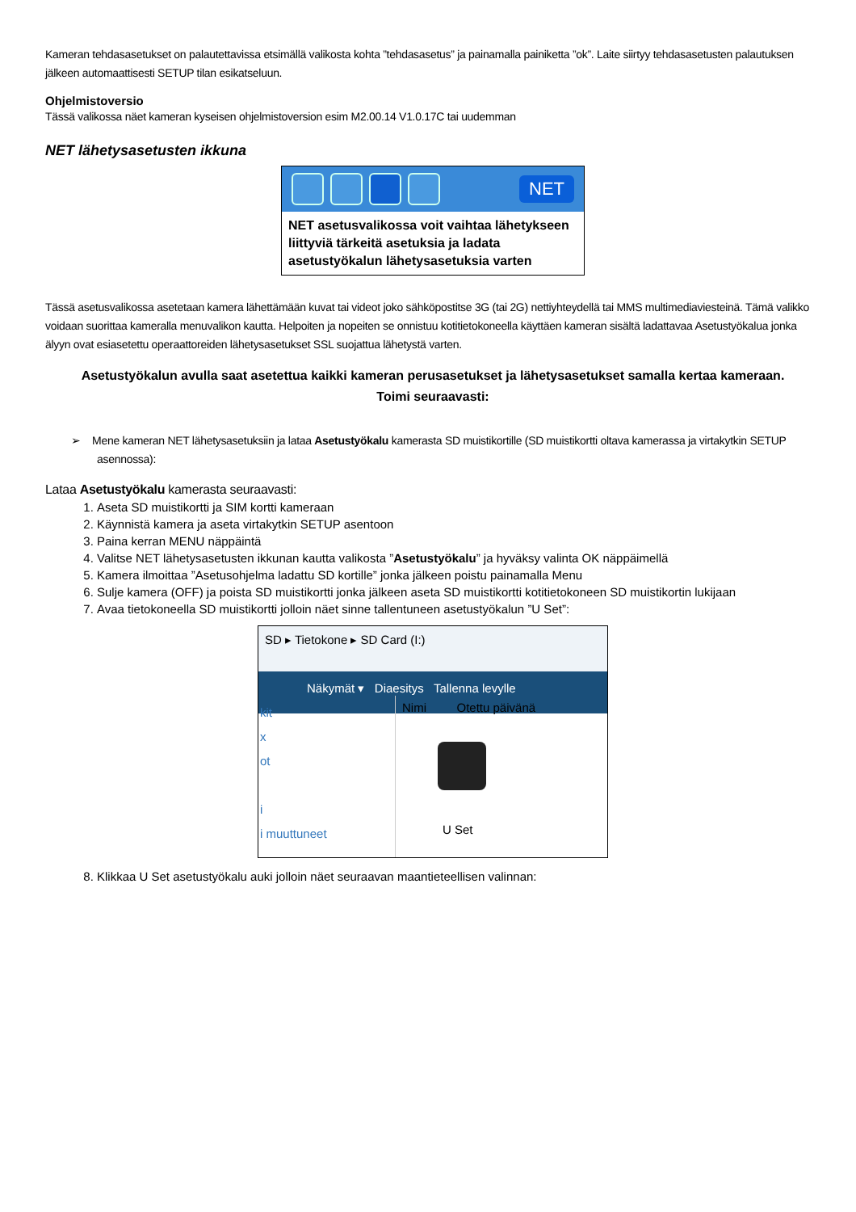Kameran tehdasasetukset on palautettavissa etsimällä valikosta kohta ”tehdasasetus” ja painamalla painiketta ”ok”. Laite siirtyy tehdasasetusten palautuksen jälkeen automaattisesti SETUP tilan esikatseluun.
Ohjelmistoversio
Tässä valikossa näet kameran kyseisen ohjelmistoversion esim M2.00.14 V1.0.17C tai uudemman
NET lähetysasetusten ikkuna
NET
NET asetusvalikossa voit vaihtaa lähetykseen liittyviä tärkeitä asetuksia ja ladata asetustyökalun lähetysasetuksia varten
Tässä asetusvalikossa asetetaan kamera lähettämään kuvat tai videot joko sähköpostitse 3G (tai 2G) nettiyhteydellä tai MMS multimediaviesteinä. Tämä valikko voidaan suorittaa kameralla menuvalikon kautta. Helpoiten ja nopeiten se onnistuu kotitietokoneella käyttäen kameran sisältä ladattavaa Asetustyökalua jonka älyyn ovat esiasetettu operaattoreiden lähetysasetukset SSL suojattua lähetystä varten.
Asetustyökalun avulla saat asetettua kaikki kameran perusasetukset ja lähetysasetukset samalla kertaa kameraan.
Toimi seuraavasti:
➢ Mene kameran NET lähetysasetuksiin ja lataa Asetustyökalu kamerasta SD muistikortille (SD muistikortti oltava kamerassa ja virtakytkin SETUP asennossa):
Lataa Asetustyökalu kamerasta seuraavasti:
1. Aseta SD muistikortti ja SIM kortti kameraan
2. Käynnistä kamera ja aseta virtakytkin SETUP asentoon
3. Paina kerran MENU näppäintä
4. Valitse NET lähetysasetusten ikkunan kautta valikosta ”Asetustyökalu” ja hyväksy valinta OK näppäimellä
5. Kamera ilmoittaa ”Asetusohjelma ladattu SD kortille” jonka jälkeen poistu painamalla Menu
6. Sulje kamera (OFF) ja poista SD muistikortti jonka jälkeen aseta SD muistikortti kotitietokoneen SD muistikortin lukijaan
7. Avaa tietokoneella SD muistikortti jolloin näet sinne tallentuneen asetustyökalun ”U Set”:
SD ▸ Tietokone ▸ SD Card (I:)
Näkymät ▾ Diaesitys Tallenna levylle
kit
x
ot
i
i muuttuneet
Nimi Otettu päivänä
U Set
8. Klikkaa U Set asetustyökalu auki jolloin näet seuraavan maantieteellisen valinnan: